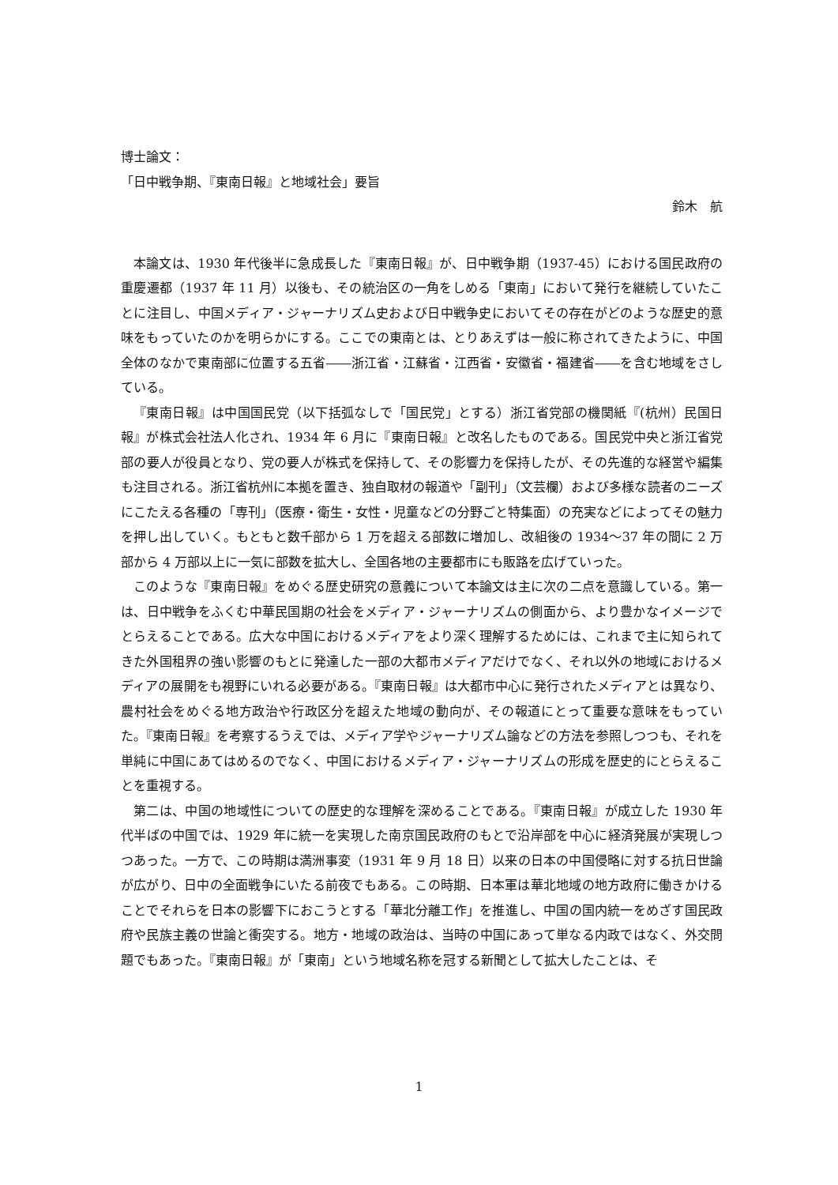博士論文：
「日中戦争期、『東南日報』と地域社会」要旨
鈴木　航
本論文は、1930 年代後半に急成長した『東南日報』が、日中戦争期（1937-45）における国民政府の重慶遷都（1937 年 11 月）以後も、その統治区の一角をしめる「東南」において発行を継続していたことに注目し、中国メディア・ジャーナリズム史および日中戦争史においてその存在がどのような歴史的意味をもっていたのかを明らかにする。ここでの東南とは、とりあえずは一般に称されてきたように、中国全体のなかで東南部に位置する五省――浙江省・江蘇省・江西省・安徽省・福建省――を含む地域をさしている。
『東南日報』は中国国民党（以下括弧なしで「国民党」とする）浙江省党部の機関紙『(杭州）民国日報』が株式会社法人化され、1934 年 6 月に『東南日報』と改名したものである。国民党中央と浙江省党部の要人が役員となり、党の要人が株式を保持して、その影響力を保持したが、その先進的な経営や編集も注目される。浙江省杭州に本拠を置き、独自取材の報道や「副刊」（文芸欄）および多様な読者のニーズにこたえる各種の「専刊」（医療・衛生・女性・児童などの分野ごと特集面）の充実などによってその魅力を押し出していく。もともと数千部から 1 万を超える部数に増加し、改組後の 1934～37 年の間に 2 万部から 4 万部以上に一気に部数を拡大し、全国各地の主要都市にも販路を広げていった。
このような『東南日報』をめぐる歴史研究の意義について本論文は主に次の二点を意識している。第一は、日中戦争をふくむ中華民国期の社会をメディア・ジャーナリズムの側面から、より豊かなイメージでとらえることである。広大な中国におけるメディアをより深く理解するためには、これまで主に知られてきた外国租界の強い影響のもとに発達した一部の大都市メディアだけでなく、それ以外の地域におけるメディアの展開をも視野にいれる必要がある。『東南日報』は大都市中心に発行されたメディアとは異なり、農村社会をめぐる地方政治や行政区分を超えた地域の動向が、その報道にとって重要な意味をもっていた。『東南日報』を考察するうえでは、メディア学やジャーナリズム論などの方法を参照しつつも、それを単純に中国にあてはめるのでなく、中国におけるメディア・ジャーナリズムの形成を歴史的にとらえることを重視する。
第二は、中国の地域性についての歴史的な理解を深めることである。『東南日報』が成立した 1930 年代半ばの中国では、1929 年に統一を実現した南京国民政府のもとで沿岸部を中心に経済発展が実現しつつあった。一方で、この時期は満洲事変（1931 年 9 月 18 日）以来の日本の中国侵略に対する抗日世論が広がり、日中の全面戦争にいたる前夜でもある。この時期、日本軍は華北地域の地方政府に働きかけることでそれらを日本の影響下におこうとする「華北分離工作」を推進し、中国の国内統一をめざす国民政府や民族主義の世論と衝突する。地方・地域の政治は、当時の中国にあって単なる内政ではなく、外交問題でもあった。『東南日報』が「東南」という地域名称を冠する新聞として拡大したことは、そ
1